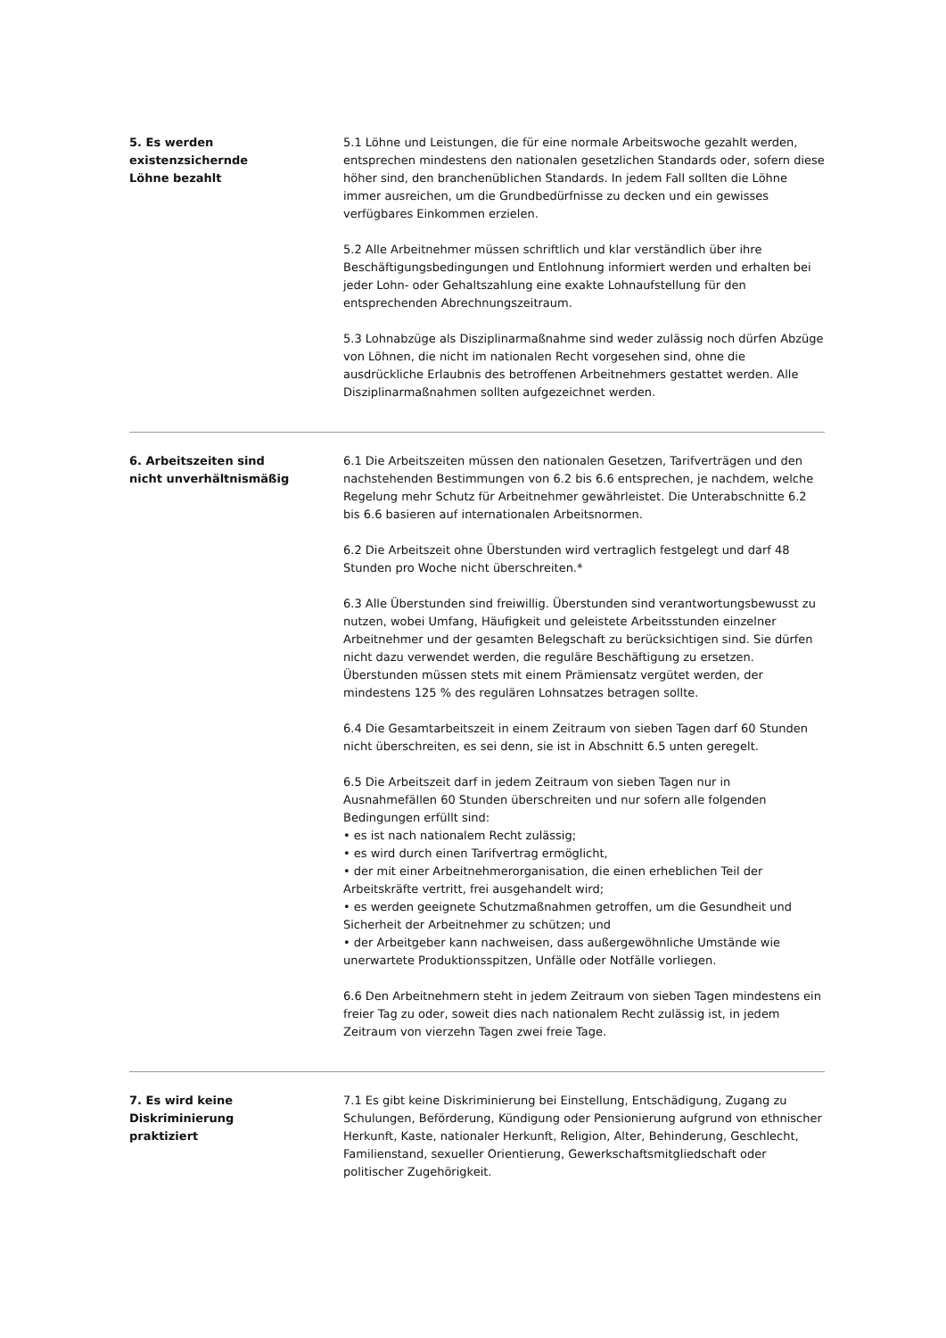5. Es werden
existenzsichernde
Löhne bezahlt
5.1 Löhne und Leistungen, die für eine normale Arbeitswoche gezahlt werden, entsprechen mindestens den nationalen gesetzlichen Standards oder, sofern diese höher sind, den branchenüblichen Standards. In jedem Fall sollten die Löhne immer ausreichen, um die Grundbedürfnisse zu decken und ein gewisses verfügbares Einkommen erzielen.
5.2 Alle Arbeitnehmer müssen schriftlich und klar verständlich über ihre Beschäftigungsbedingungen und Entlohnung informiert werden und erhalten bei jeder Lohn- oder Gehaltszahlung eine exakte Lohnaufstellung für den entsprechenden Abrechnungszeitraum.
5.3 Lohnabzüge als Disziplinarmaßnahme sind weder zulässig noch dürfen Abzüge von Löhnen, die nicht im nationalen Recht vorgesehen sind, ohne die ausdrückliche Erlaubnis des betroffenen Arbeitnehmers gestattet werden. Alle Disziplinarmaßnahmen sollten aufgezeichnet werden.
6. Arbeitszeiten sind
nicht unverhältnismäßig
6.1 Die Arbeitszeiten müssen den nationalen Gesetzen, Tarifverträgen und den nachstehenden Bestimmungen von 6.2 bis 6.6 entsprechen, je nachdem, welche Regelung mehr Schutz für Arbeitnehmer gewährleistet. Die Unterabschnitte 6.2 bis 6.6 basieren auf internationalen Arbeitsnormen.
6.2 Die Arbeitszeit ohne Überstunden wird vertraglich festgelegt und darf 48 Stunden pro Woche nicht überschreiten.*
6.3 Alle Überstunden sind freiwillig. Überstunden sind verantwortungsbewusst zu nutzen, wobei Umfang, Häufigkeit und geleistete Arbeitsstunden einzelner Arbeitnehmer und der gesamten Belegschaft zu berücksichtigen sind. Sie dürfen nicht dazu verwendet werden, die reguläre Beschäftigung zu ersetzen. Überstunden müssen stets mit einem Prämiensatz vergütet werden, der mindestens 125 % des regulären Lohnsatzes betragen sollte.
6.4 Die Gesamtarbeitszeit in einem Zeitraum von sieben Tagen darf 60 Stunden nicht überschreiten, es sei denn, sie ist in Abschnitt 6.5 unten geregelt.
6.5 Die Arbeitszeit darf in jedem Zeitraum von sieben Tagen nur in Ausnahmefällen 60 Stunden überschreiten und nur sofern alle folgenden Bedingungen erfüllt sind:
• es ist nach nationalem Recht zulässig;
• es wird durch einen Tarifvertrag ermöglicht,
• der mit einer Arbeitnehmerorganisation, die einen erheblichen Teil der Arbeitskräfte vertritt, frei ausgehandelt wird;
• es werden geeignete Schutzmaßnahmen getroffen, um die Gesundheit und Sicherheit der Arbeitnehmer zu schützen; und
• der Arbeitgeber kann nachweisen, dass außergewöhnliche Umstände wie unerwartete Produktionsspitzen, Unfälle oder Notfälle vorliegen.
6.6 Den Arbeitnehmern steht in jedem Zeitraum von sieben Tagen mindestens ein freier Tag zu oder, soweit dies nach nationalem Recht zulässig ist, in jedem Zeitraum von vierzehn Tagen zwei freie Tage.
7. Es wird keine
Diskriminierung
praktiziert
7.1 Es gibt keine Diskriminierung bei Einstellung, Entschädigung, Zugang zu Schulungen, Beförderung, Kündigung oder Pensionierung aufgrund von ethnischer Herkunft, Kaste, nationaler Herkunft, Religion, Alter, Behinderung, Geschlecht, Familienstand, sexueller Orientierung, Gewerkschaftsmitgliedschaft oder politischer Zugehörigkeit.